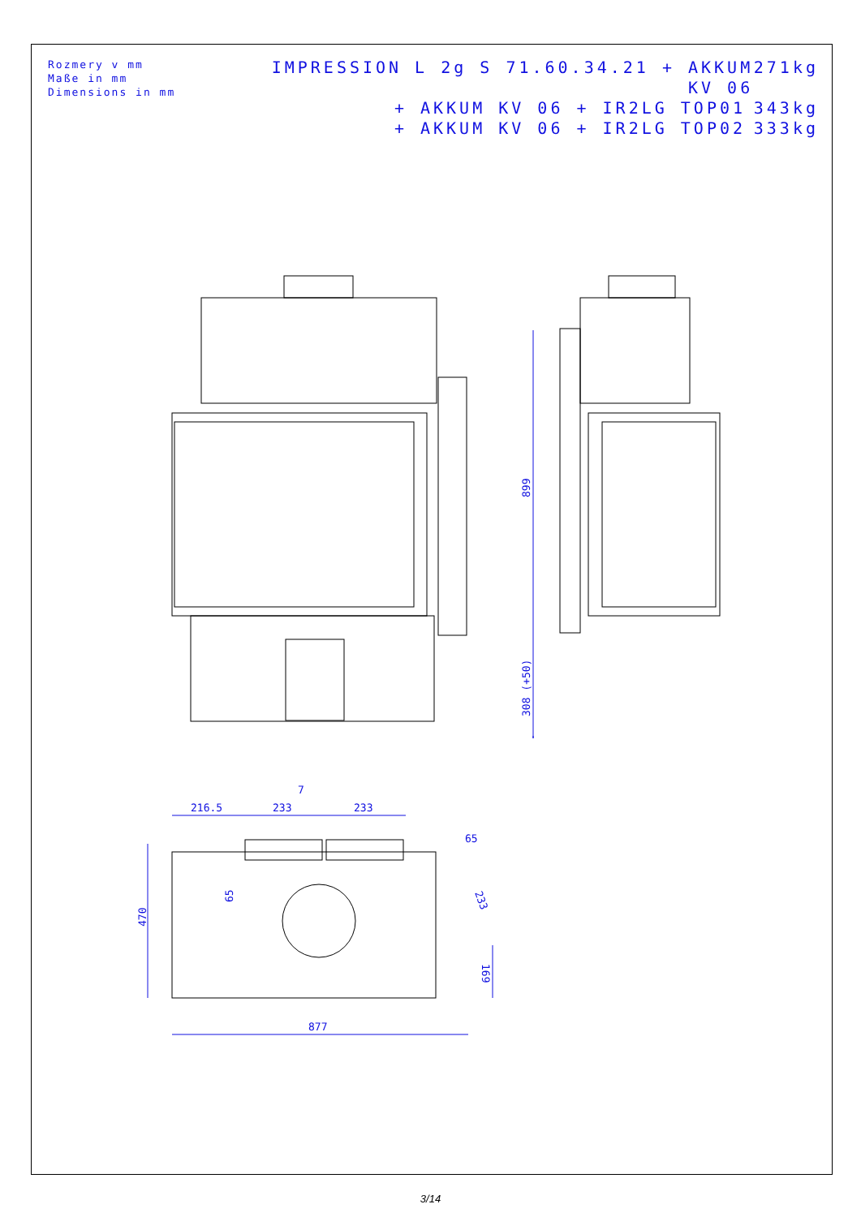Rozmery v mm
Maße in mm
Dimensions in mm
IMPRESSION L 2g S 71.60.34.21 + AKKUM KV 06 271kg
+ AKKUM KV 06 + IR2LG TOP01 343kg
+ AKKUM KV 06 + IR2LG TOP02 333kg
899
308 (+50)
216.5
233
233
7
65
470
65
233
169
877
3/14